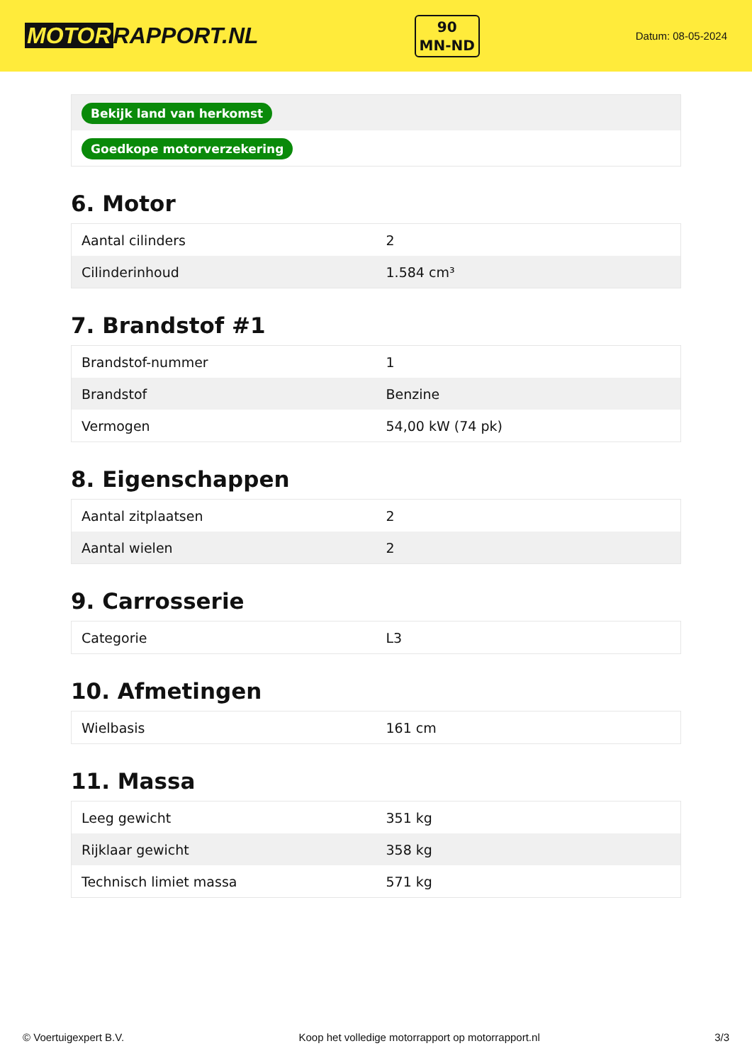MOTOR RAPPORT.NL
90
MN-ND
Datum: 08-05-2024
| Bekijk land van herkomst |
| Goedkope motorverzekering |
6. Motor
| Aantal cilinders | 2 |
| Cilinderinhoud | 1.584 cm³ |
7. Brandstof #1
| Brandstof-nummer | 1 |
| Brandstof | Benzine |
| Vermogen | 54,00 kW (74 pk) |
8. Eigenschappen
| Aantal zitplaatsen | 2 |
| Aantal wielen | 2 |
9. Carrosserie
| Categorie | L3 |
10. Afmetingen
| Wielbasis | 161 cm |
11. Massa
| Leeg gewicht | 351 kg |
| Rijklaar gewicht | 358 kg |
| Technisch limiet massa | 571 kg |
© Voertuigexpert B.V. Koop het volledige motorrapport op motorrapport.nl 3/3